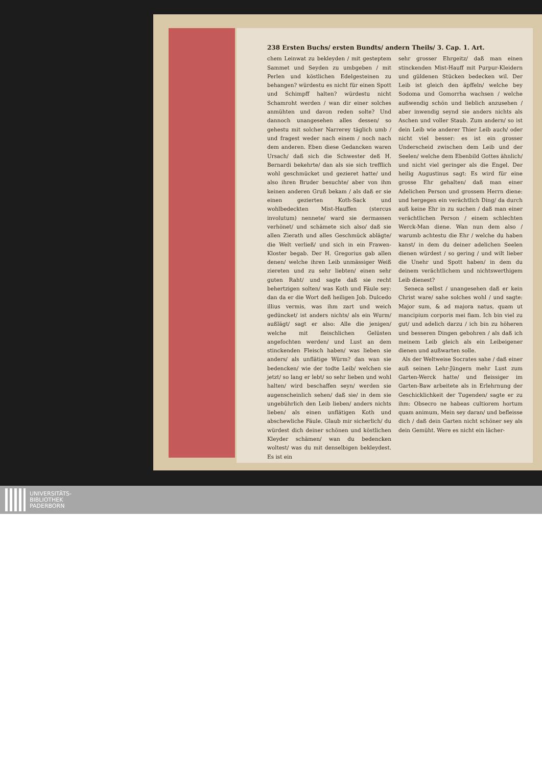238 Ersten Buchs/ ersten Bundts/ andern Theils/ 3. Cap. 1. Art.
chem Leinwat zu bekleyden / mit gesteptem Sammet und Seyden zu umbgeben / mit Perlen und köstlichen Edelgesteinen zu behangen? würdestu es nicht für einen Spott und Schimpff halten? würdestu nicht Schamroht werden / wan dir einer solches anmühten und davon reden solte? Und dannoch unangesehen alles dessen/ so gehestu mit solcher Narrerey täglich umb / und fragest weder nach einem / noch nach dem anderen. Eben diese Gedancken waren Ursach/ daß sich die Schwester deß H. Bernardi bekehrte/ dan als sie sich trefflich wohl geschmücket und gezieret hatte/ und also ihren Bruder besuchte/ aber von ihm keinen anderen Gruß bekam / als daß er sie einen gezierten Koth-Sack und wohlbedeckten Mist-Hauffen (stercus involutum) nennete/ ward sie dermassen verhönet/ und schämete sich also/ daß sie allen Zierath und alles Geschmück ablägte/ die Welt verließ/ und sich in ein Frawen-Kloster begab. Der H. Gregorius gab allen denen/ welche ihren Leib unmässiger Weiß ziereten und zu sehr liebten/ einen sehr guten Raht/ und sagte daß sie recht behertzigen solten/ was Koth und Fäule sey: dan da er die Wort deß heiligen Job. Dulcedo illius vermis, was ihm zart und weich gedüncket/ ist anders nichts/ als ein Wurm/ außlägt/ sagt er also: Alle die jenigen/ welche mit fleischlichen Gelüsten angefochten werden/ und Lust an dem stinckenden Fleisch haben/ was lieben sie anders/ als unflätige Würm? dan wan sie bedencken/ wie der todte Leib/ welchen sie jetzt/ so lang er lebt/ so sehr lieben und wohl halten/ wird beschaffen seyn/ werden sie augenscheinlich sehen/ daß sie/ in dem sie ungebührlich den Leib lieben/ anders nichts lieben/ als einen unflätigen Koth und abschewliche Fäule. Glaub mir sicherlich/ du würdest dich deiner schönen und köstlichen Kleyder schämen/ wan du bedencken woltest/ was du mit denselbigen bekleydest. Es ist ein
sehr grosser Ehrgeitz/ daß man einen stinckenden Mist-Hauff mit Purpur-Kleidern und güldenen Stücken bedecken wil. Der Leib ist gleich den äpffeln/ welche bey Sodoma und Gomorrha wachsen / welche außwendig schön und lieblich anzusehen / aber inwendig seynd sie anders nichts als Aschen und voller Staub. Zum andern/ so ist dein Leib wie anderer Thier Leib auch/ oder nicht viel besser: es ist ein grosser Underscheid zwischen dem Leib und der Seelen/ welche dem Ebenbild Gottes ähnlich/ und nicht viel geringer als die Engel. Der heilig Augustinus sagt: Es wird für eine grosse Ehr gehalten/ daß man einer Adelichen Person und grossem Herrn diene: und hergegen ein verächtlich Ding/ da durch auß keine Ehr in zu suchen / daß man einer verächtlichen Person / einem schlechten Werck-Man diene. Wan nun dem also / warumb achtestu die Ehr / welche du haben kanst/ in dem du deiner adelichen Seelen dienen würdest / so gering / und wilt lieber die Unehr und Spott haben/ in dem du deinem verächtlichem und nichtswerthigem Leib dienest?
Seneca selbst / unangesehen daß er kein Christ ware/ sahe solches wohl / und sagte: Major sum, & ad majora natus, quam ut mancipium corporis mei fiam. Ich bin viel zu gut/ und adelich darzu / ich bin zu höheren und besseren Dingen gebohren / als daß ich meinem Leib gleich als ein Leibeigener dienen und außwarten solle.
Als der Weltweise Socrates sahe / daß einer auß seinen Lehr-Jüngern mehr Lust zum Garten-Werck hatte/ und fleissiger im Garten-Baw arbeitete als in Erlehrnung der Geschicklichkeit der Tugenden/ sagte er zu ihm: Obsecro ne habeas cultiorem hortum quam animum, Mein sey daran/ und befleisse dich / daß dein Garten nicht schöner sey als dein Gemüht. Were es nicht ein lächer-
UNIVERSITÄTS-
BIBLIOTHEK
PADERBORN